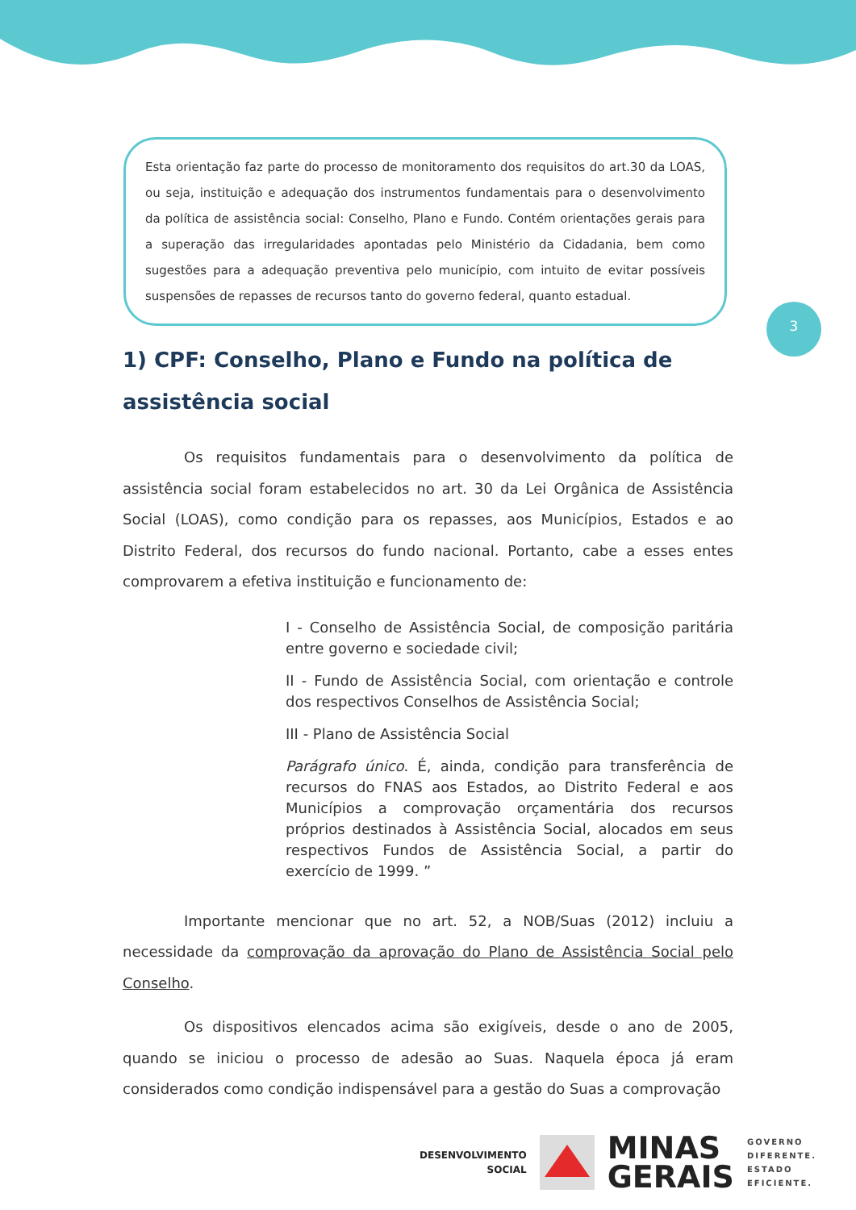Esta orientação faz parte do processo de monitoramento dos requisitos do art.30 da LOAS, ou seja, instituição e adequação dos instrumentos fundamentais para o desenvolvimento da política de assistência social: Conselho, Plano e Fundo. Contém orientações gerais para a superação das irregularidades apontadas pelo Ministério da Cidadania, bem como sugestões para a adequação preventiva pelo município, com intuito de evitar possíveis suspensões de repasses de recursos tanto do governo federal, quanto estadual.
3
1) CPF: Conselho, Plano e Fundo na política de assistência social
Os requisitos fundamentais para o desenvolvimento da política de assistência social foram estabelecidos no art. 30 da Lei Orgânica de Assistência Social (LOAS), como condição para os repasses, aos Municípios, Estados e ao Distrito Federal, dos recursos do fundo nacional. Portanto, cabe a esses entes comprovarem a efetiva instituição e funcionamento de:
I - Conselho de Assistência Social, de composição paritária entre governo e sociedade civil;
II - Fundo de Assistência Social, com orientação e controle dos respectivos Conselhos de Assistência Social;
III - Plano de Assistência Social
Parágrafo único. É, ainda, condição para transferência de recursos do FNAS aos Estados, ao Distrito Federal e aos Municípios a comprovação orçamentária dos recursos próprios destinados à Assistência Social, alocados em seus respectivos Fundos de Assistência Social, a partir do exercício de 1999. ”
Importante mencionar que no art. 52, a NOB/Suas (2012) incluiu a necessidade da comprovação da aprovação do Plano de Assistência Social pelo Conselho.
Os dispositivos elencados acima são exigíveis, desde o ano de 2005, quando se iniciou o processo de adesão ao Suas. Naquela época já eram considerados como condição indispensável para a gestão do Suas a comprovação
DESENVOLVIMENTO
SOCIAL
MINAS
GERAIS
GOVERNO
DIFERENTE.
ESTADO
EFICIENTE.